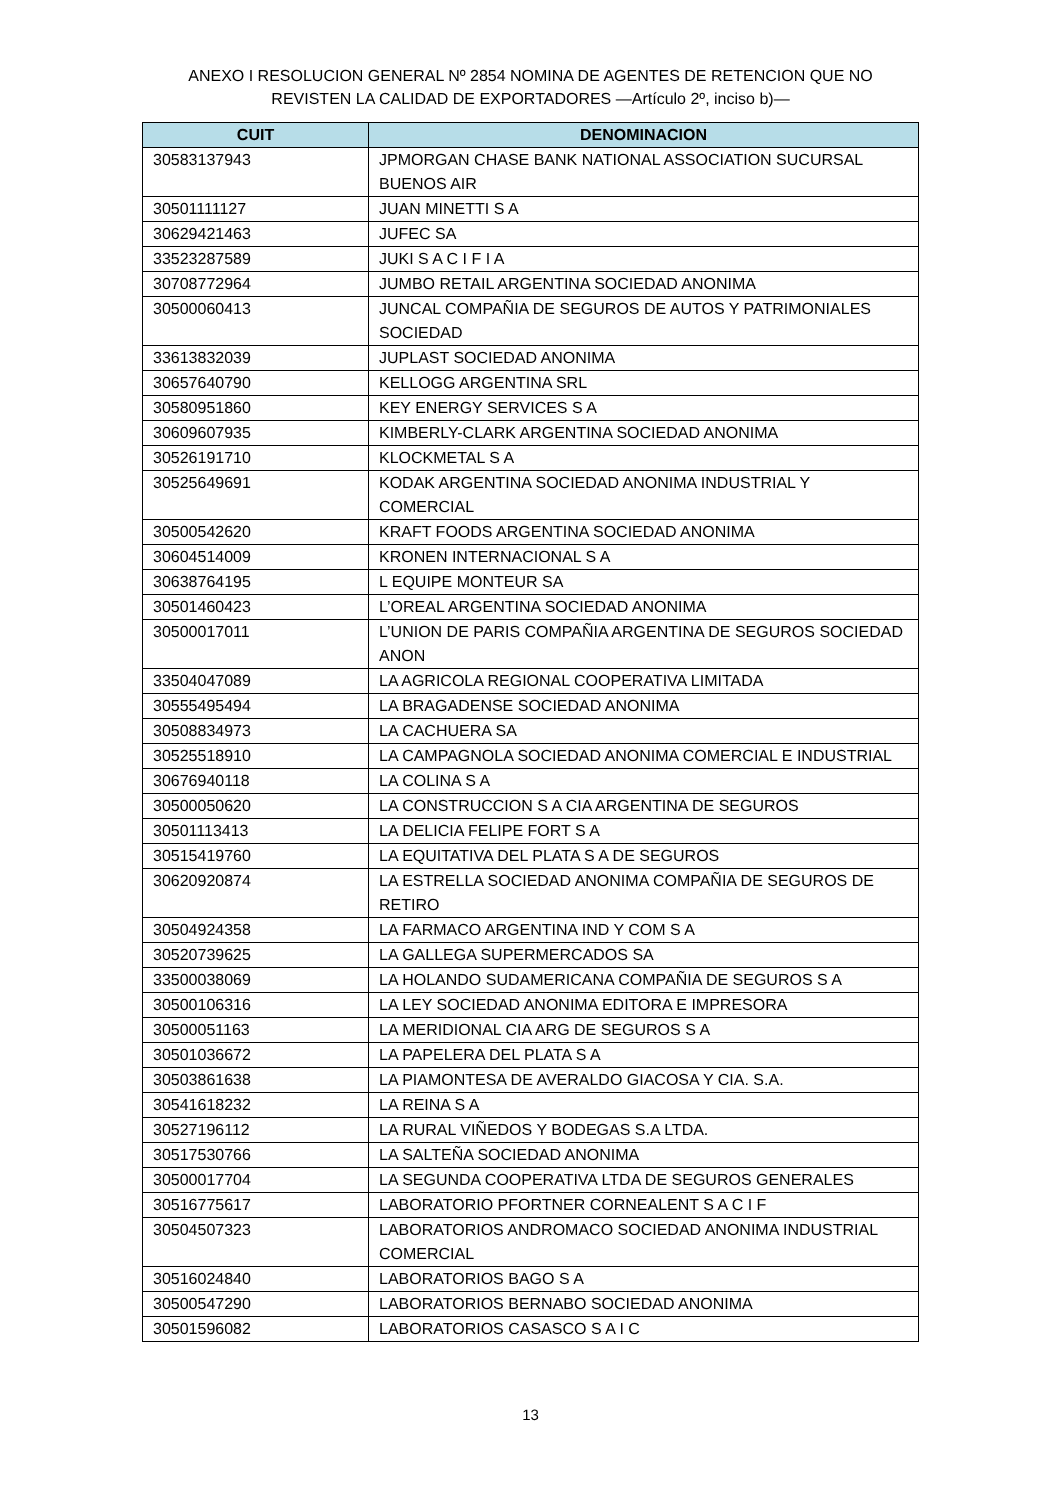ANEXO I RESOLUCION GENERAL Nº 2854 NOMINA DE AGENTES DE RETENCION QUE NO
REVISTEN LA CALIDAD DE EXPORTADORES —Artículo 2º, inciso b)—
| CUIT | DENOMINACION |
| --- | --- |
| 30583137943 | JPMORGAN CHASE BANK NATIONAL ASSOCIATION SUCURSAL BUENOS AIR |
| 30501111127 | JUAN MINETTI S A |
| 30629421463 | JUFEC SA |
| 33523287589 | JUKI S A C I F I A |
| 30708772964 | JUMBO RETAIL ARGENTINA SOCIEDAD ANONIMA |
| 30500060413 | JUNCAL COMPAÑIA DE SEGUROS DE AUTOS Y PATRIMONIALES SOCIEDAD |
| 33613832039 | JUPLAST SOCIEDAD ANONIMA |
| 30657640790 | KELLOGG ARGENTINA SRL |
| 30580951860 | KEY ENERGY SERVICES S A |
| 30609607935 | KIMBERLY-CLARK ARGENTINA SOCIEDAD ANONIMA |
| 30526191710 | KLOCKMETAL S A |
| 30525649691 | KODAK ARGENTINA SOCIEDAD ANONIMA INDUSTRIAL Y COMERCIAL |
| 30500542620 | KRAFT FOODS ARGENTINA SOCIEDAD ANONIMA |
| 30604514009 | KRONEN INTERNACIONAL S A |
| 30638764195 | L EQUIPE MONTEUR SA |
| 30501460423 | L’OREAL ARGENTINA SOCIEDAD ANONIMA |
| 30500017011 | L’UNION DE PARIS COMPAÑIA ARGENTINA DE SEGUROS SOCIEDAD ANON |
| 33504047089 | LA AGRICOLA REGIONAL COOPERATIVA LIMITADA |
| 30555495494 | LA BRAGADENSE SOCIEDAD ANONIMA |
| 30508834973 | LA CACHUERA SA |
| 30525518910 | LA CAMPAGNOLA SOCIEDAD ANONIMA COMERCIAL E INDUSTRIAL |
| 30676940118 | LA COLINA S A |
| 30500050620 | LA CONSTRUCCION S A CIA ARGENTINA DE SEGUROS |
| 30501113413 | LA DELICIA FELIPE FORT S A |
| 30515419760 | LA EQUITATIVA DEL PLATA S A DE SEGUROS |
| 30620920874 | LA ESTRELLA SOCIEDAD ANONIMA COMPAÑIA DE SEGUROS DE RETIRO |
| 30504924358 | LA FARMACO ARGENTINA IND Y COM S A |
| 30520739625 | LA GALLEGA SUPERMERCADOS SA |
| 33500038069 | LA HOLANDO SUDAMERICANA COMPAÑIA DE SEGUROS S A |
| 30500106316 | LA LEY SOCIEDAD ANONIMA EDITORA E IMPRESORA |
| 30500051163 | LA MERIDIONAL CIA ARG DE SEGUROS S A |
| 30501036672 | LA PAPELERA DEL PLATA S A |
| 30503861638 | LA PIAMONTESA DE AVERALDO GIACOSA Y CIA. S.A. |
| 30541618232 | LA REINA S A |
| 30527196112 | LA RURAL VIÑEDOS Y BODEGAS S.A LTDA. |
| 30517530766 | LA SALTEÑA SOCIEDAD ANONIMA |
| 30500017704 | LA SEGUNDA COOPERATIVA LTDA DE SEGUROS GENERALES |
| 30516775617 | LABORATORIO PFORTNER CORNEALENT S A C I F |
| 30504507323 | LABORATORIOS ANDROMACO SOCIEDAD ANONIMA INDUSTRIAL COMERCIAL |
| 30516024840 | LABORATORIOS BAGO S A |
| 30500547290 | LABORATORIOS BERNABO SOCIEDAD ANONIMA |
| 30501596082 | LABORATORIOS CASASCO S A I C |
13